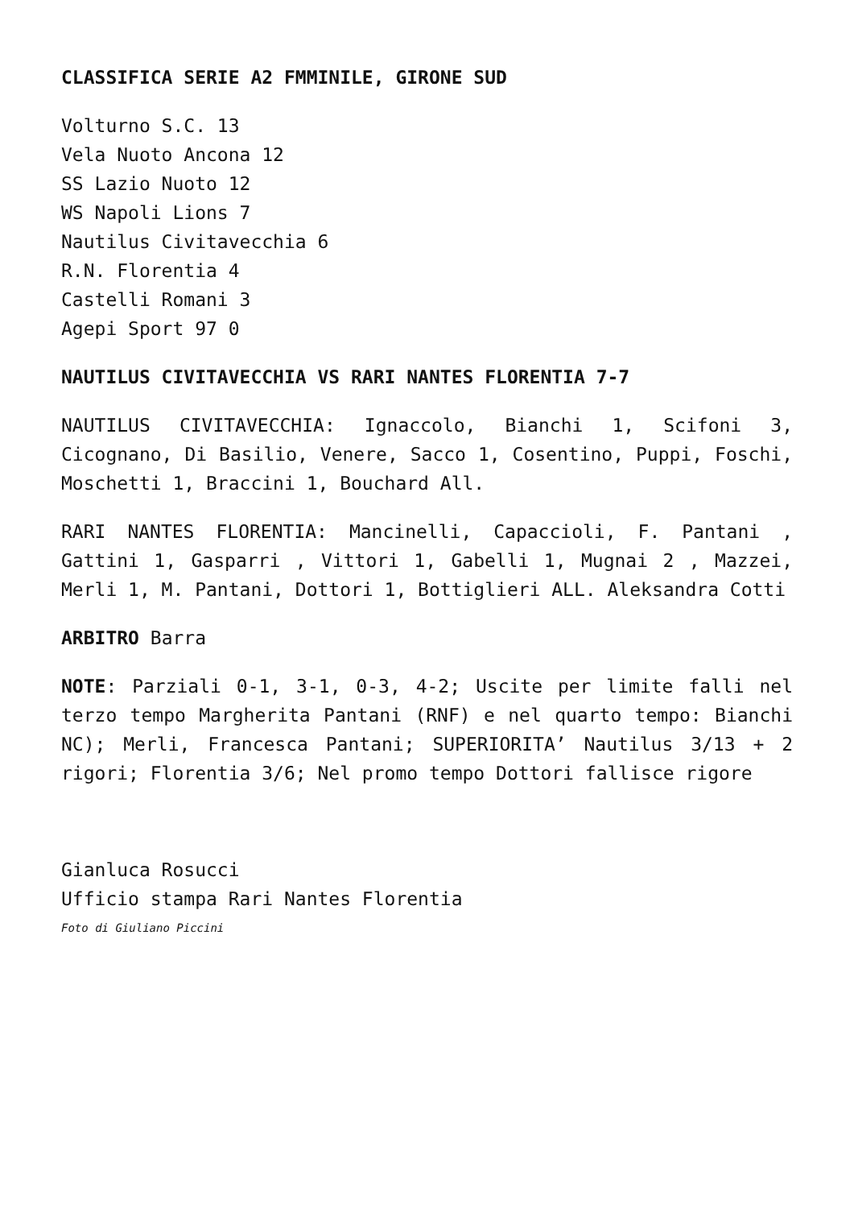CLASSIFICA SERIE A2 FMMINILE, GIRONE SUD
Volturno S.C. 13
Vela Nuoto Ancona 12
SS Lazio Nuoto 12
WS Napoli Lions 7
Nautilus Civitavecchia 6
R.N. Florentia 4
Castelli Romani 3
Agepi Sport 97 0
NAUTILUS CIVITAVECCHIA VS RARI NANTES FLORENTIA 7-7
NAUTILUS CIVITAVECCHIA: Ignaccolo, Bianchi 1, Scifoni 3, Cicognano, Di Basilio, Venere, Sacco 1, Cosentino, Puppi, Foschi, Moschetti 1, Braccini 1, Bouchard All.
RARI NANTES FLORENTIA: Mancinelli, Capaccioli, F. Pantani , Gattini 1, Gasparri , Vittori 1, Gabelli 1, Mugnai 2 , Mazzei, Merli 1, M. Pantani, Dottori 1, Bottiglieri ALL. Aleksandra Cotti
ARBITRO Barra
NOTE: Parziali 0-1, 3-1, 0-3, 4-2; Uscite per limite falli nel terzo tempo Margherita Pantani (RNF) e nel quarto tempo: Bianchi NC); Merli, Francesca Pantani; SUPERIORITA’ Nautilus 3/13 + 2 rigori; Florentia 3/6; Nel promo tempo Dottori fallisce rigore
Gianluca Rosucci
Ufficio stampa Rari Nantes Florentia
Foto di Giuliano Piccini